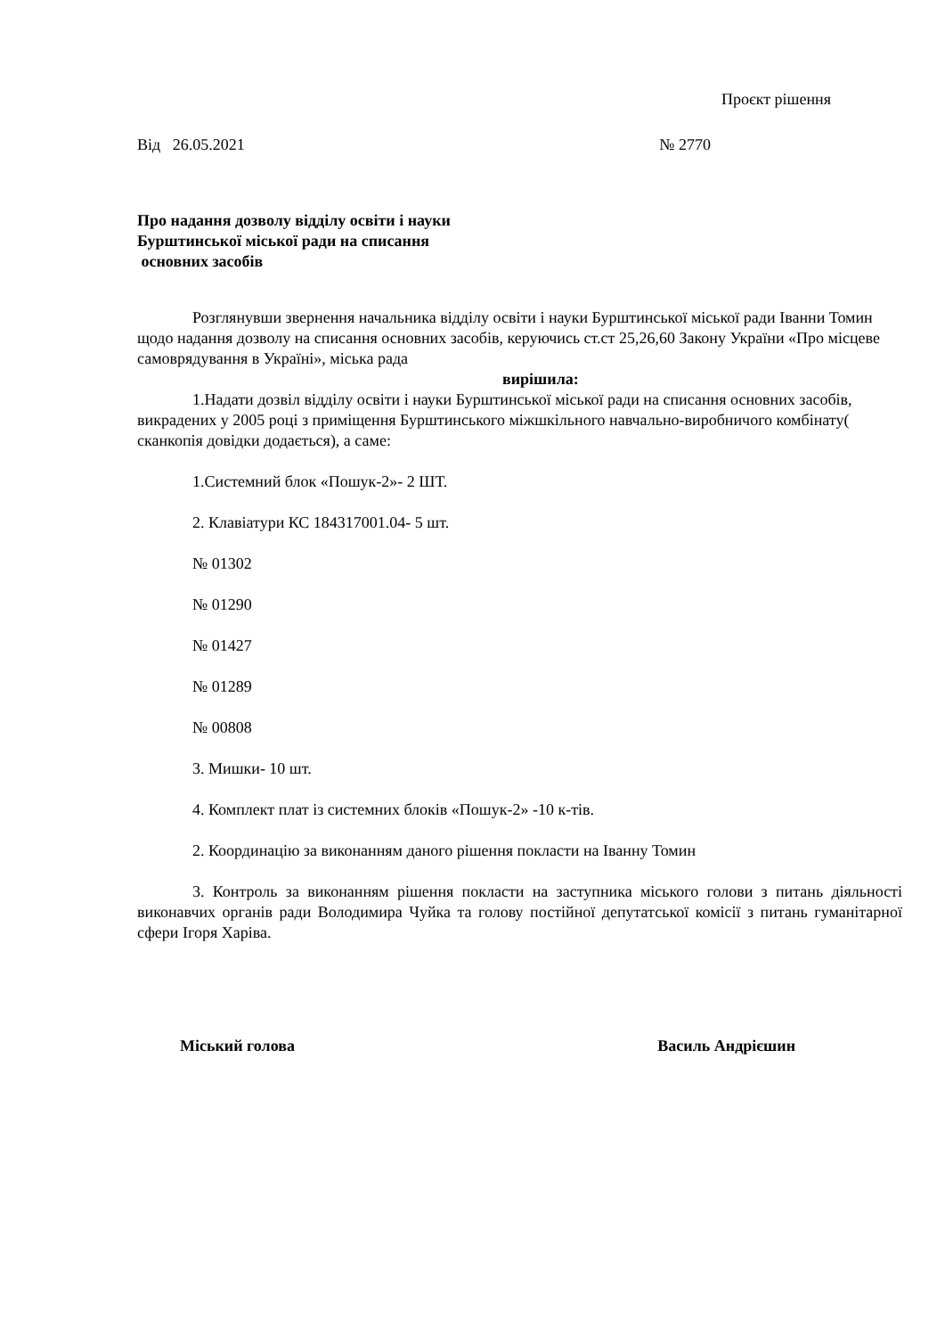Проєкт рішення
Від 26.05.2021 № 2770
Про надання дозволу відділу освіти і науки
Бурштинської міської ради на списання
основних засобів
Розглянувши звернення начальника відділу освіти і науки Бурштинської міської ради Іванни Томин щодо надання дозволу на списання основних засобів, керуючись ст.ст 25,26,60 Закону України «Про місцеве самоврядування в Україні», міська рада
вирішила:
1.Надати дозвіл відділу освіти і науки Бурштинської міської ради на списання основних засобів, викрадених у 2005 році з приміщення Бурштинського міжшкільного навчально-виробничого комбінату( сканкопія довідки додається), а саме:
1.Системний блок «Пошук-2»- 2 ШТ.
2. Клавіатури КС 184317001.04- 5 шт.
№ 01302
№ 01290
№ 01427
№ 01289
№ 00808
3. Мишки- 10 шт.
4. Комплект плат із системних блоків «Пошук-2» -10 к-тів.
2. Координацію за виконанням даного рішення покласти на Іванну Томин
3. Контроль за виконанням рішення покласти на заступника міського голови з питань діяльності виконавчих органів ради Володимира Чуйка та голову постійної депутатської комісії з питань гуманітарної сфери Ігоря Харіва.
Міський голова Василь Андрієшин